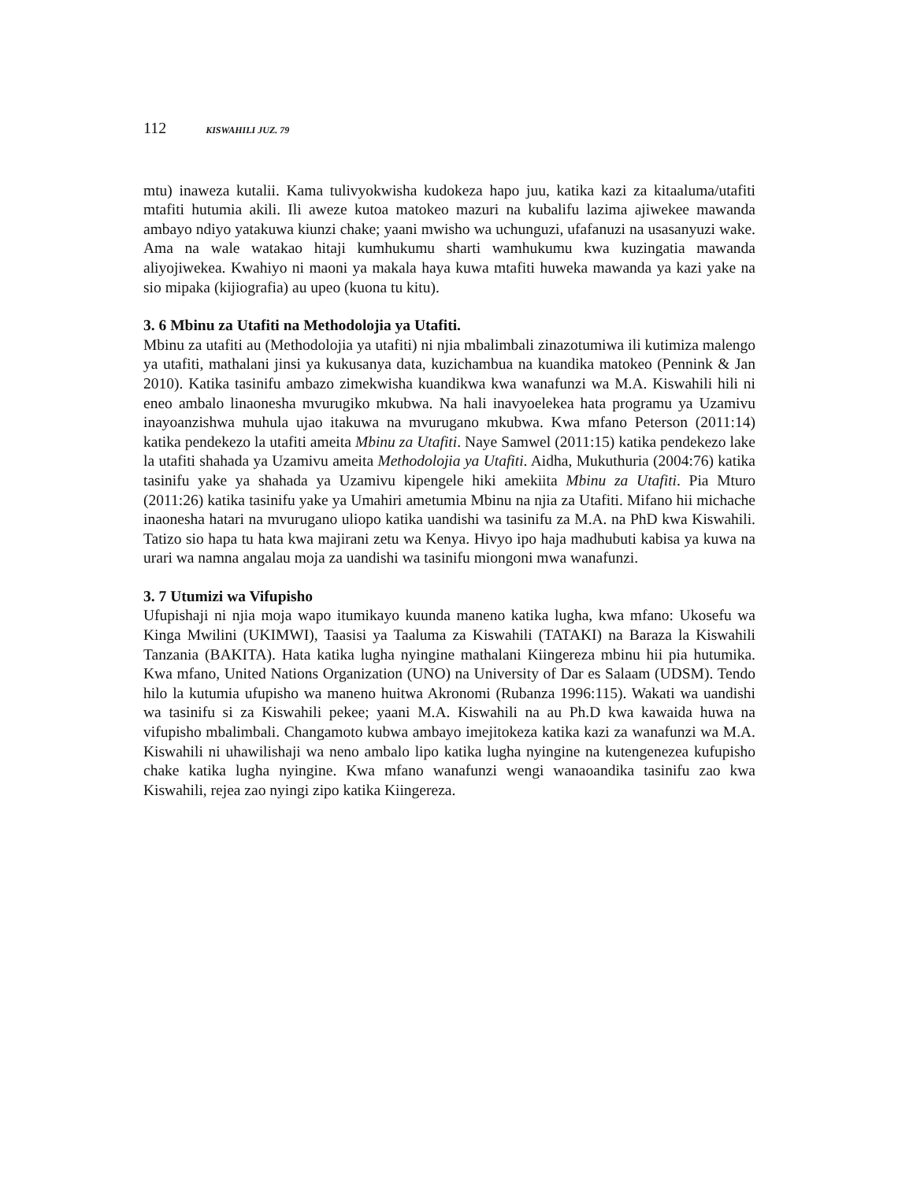112 KISWAHILI JUZ. 79
mtu) inaweza kutalii. Kama tulivyokwisha kudokeza hapo juu, katika kazi za kitaaluma/utafiti mtafiti hutumia akili. Ili aweze kutoa matokeo mazuri na kubalifu lazima ajiwekee mawanda ambayo ndiyo yatakuwa kiunzi chake; yaani mwisho wa uchunguzi, ufafanuzi na usasanyuzi wake. Ama na wale watakao hitaji kumhukumu sharti wamhukumu kwa kuzingatia mawanda aliyojiwekea. Kwahiyo ni maoni ya makala haya kuwa mtafiti huweka mawanda ya kazi yake na sio mipaka (kijiografia) au upeo (kuona tu kitu).
3. 6 Mbinu za Utafiti na Methodolojia ya Utafiti.
Mbinu za utafiti au (Methodolojia ya utafiti) ni njia mbalimbali zinazotumiwa ili kutimiza malengo ya utafiti, mathalani jinsi ya kukusanya data, kuzichambua na kuandika matokeo (Pennink & Jan 2010). Katika tasinifu ambazo zimekwisha kuandikwa kwa wanafunzi wa M.A. Kiswahili hili ni eneo ambalo linaonesha mvurugiko mkubwa. Na hali inavyoelekea hata programu ya Uzamivu inayoanzishwa muhula ujao itakuwa na mvurugano mkubwa. Kwa mfano Peterson (2011:14) katika pendekezo la utafiti ameita Mbinu za Utafiti. Naye Samwel (2011:15) katika pendekezo lake la utafiti shahada ya Uzamivu ameita Methodolojia ya Utafiti. Aidha, Mukuthuria (2004:76) katika tasinifu yake ya shahada ya Uzamivu kipengele hiki amekiita Mbinu za Utafiti. Pia Mturo (2011:26) katika tasinifu yake ya Umahiri ametumia Mbinu na njia za Utafiti. Mifano hii michache inaonesha hatari na mvurugano uliopo katika uandishi wa tasinifu za M.A. na PhD kwa Kiswahili. Tatizo sio hapa tu hata kwa majirani zetu wa Kenya. Hivyo ipo haja madhubuti kabisa ya kuwa na urari wa namna angalau moja za uandishi wa tasinifu miongoni mwa wanafunzi.
3. 7 Utumizi wa Vifupisho
Ufupishaji ni njia moja wapo itumikayo kuunda maneno katika lugha, kwa mfano: Ukosefu wa Kinga Mwilini (UKIMWI), Taasisi ya Taaluma za Kiswahili (TATAKI) na Baraza la Kiswahili Tanzania (BAKITA). Hata katika lugha nyingine mathalani Kiingereza mbinu hii pia hutumika. Kwa mfano, United Nations Organization (UNO) na University of Dar es Salaam (UDSM). Tendo hilo la kutumia ufupisho wa maneno huitwa Akronomi (Rubanza 1996:115). Wakati wa uandishi wa tasinifu si za Kiswahili pekee; yaani M.A. Kiswahili na au Ph.D kwa kawaida huwa na vifupisho mbalimbali. Changamoto kubwa ambayo imejitokeza katika kazi za wanafunzi wa M.A. Kiswahili ni uhawilishaji wa neno ambalo lipo katika lugha nyingine na kutengenezea kufupisho chake katika lugha nyingine. Kwa mfano wanafunzi wengi wanaoandika tasinifu zao kwa Kiswahili, rejea zao nyingi zipo katika Kiingereza.